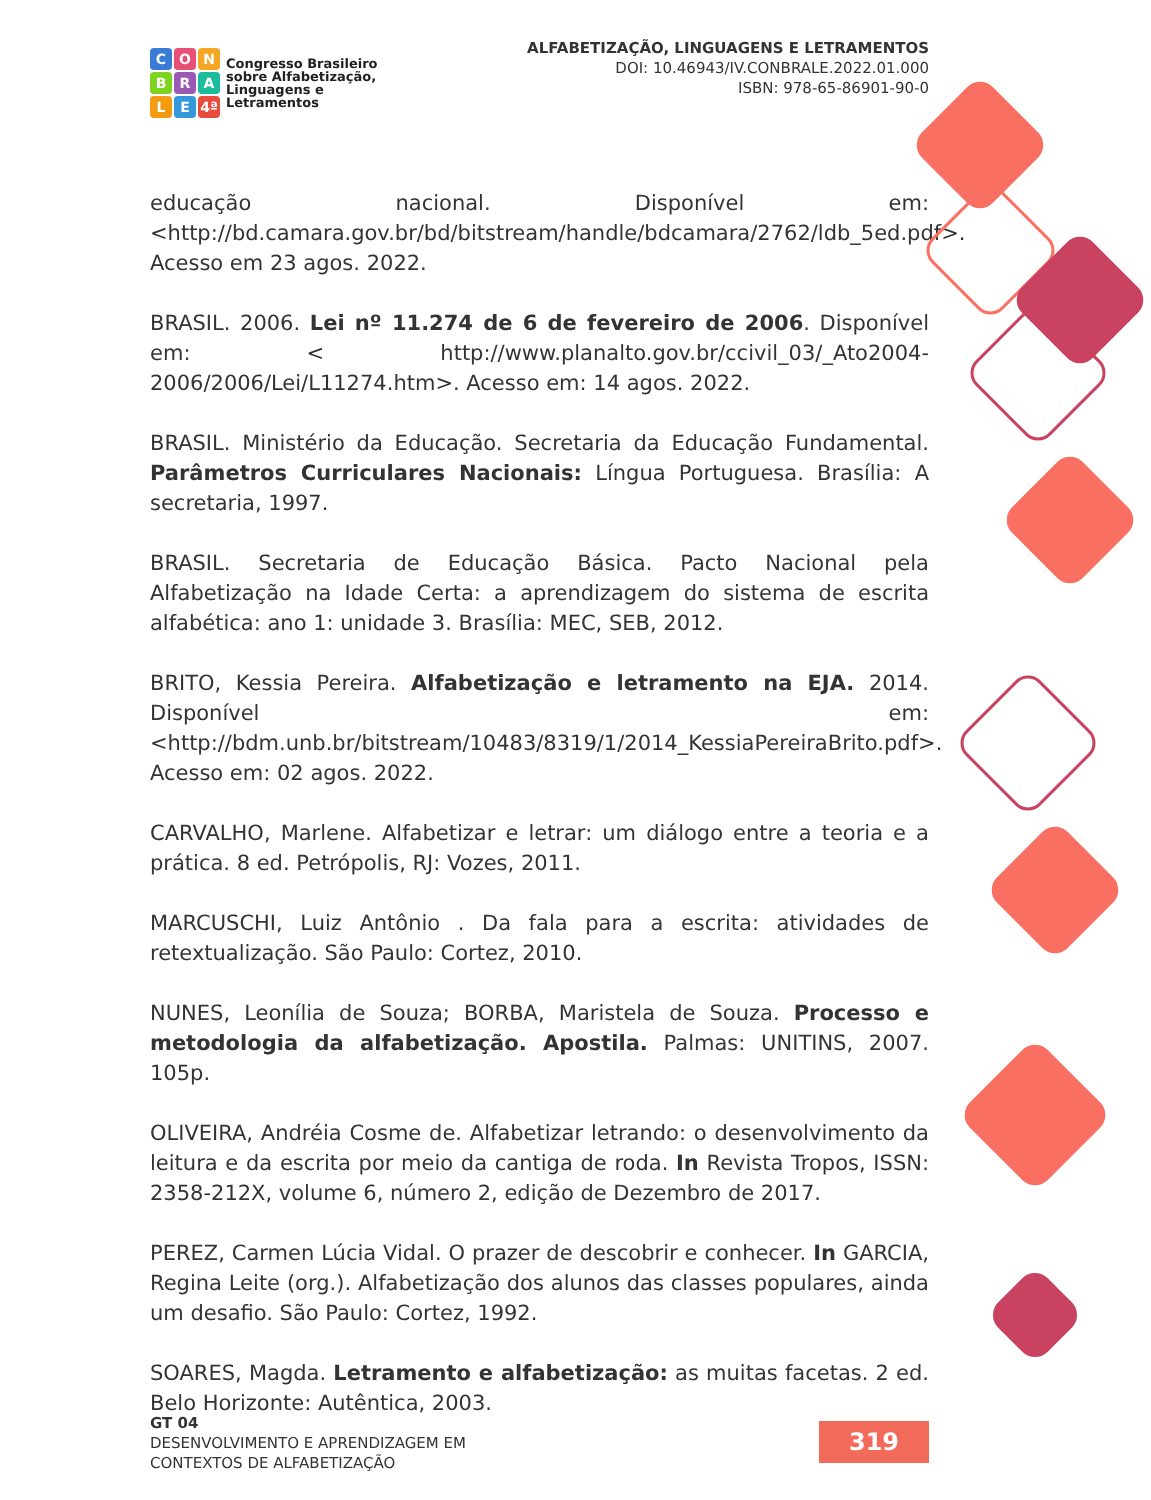CONBRALE 4ª
Congresso Brasileiro
sobre Alfabetização,
Linguagens e
Letramentos
ALFABETIZAÇÃO, LINGUAGENS E LETRAMENTOS
DOI: 10.46943/IV.CONBRALE.2022.01.000
ISBN: 978-65-86901-90-0
educação nacional. Disponível em: <http://bd.camara.gov.br/bd/bitstream/handle/bdcamara/2762/ldb_5ed.pdf>. Acesso em 23 agos. 2022.
BRASIL. 2006. Lei nº 11.274 de 6 de fevereiro de 2006. Disponível em: < http://www.planalto.gov.br/ccivil_03/_Ato2004-2006/2006/Lei/L11274.htm>. Acesso em: 14 agos. 2022.
BRASIL. Ministério da Educação. Secretaria da Educação Fundamental. Parâmetros Curriculares Nacionais: Língua Portuguesa. Brasília: A secretaria, 1997.
BRASIL. Secretaria de Educação Básica. Pacto Nacional pela Alfabetização na Idade Certa: a aprendizagem do sistema de escrita alfabética: ano 1: unidade 3. Brasília: MEC, SEB, 2012.
BRITO, Kessia Pereira. Alfabetização e letramento na EJA. 2014. Disponível em: <http://bdm.unb.br/bitstream/10483/8319/1/2014_KessiaPereiraBrito.pdf>. Acesso em: 02 agos. 2022.
CARVALHO, Marlene. Alfabetizar e letrar: um diálogo entre a teoria e a prática. 8 ed. Petrópolis, RJ: Vozes, 2011.
MARCUSCHI, Luiz Antônio . Da fala para a escrita: atividades de retextualização. São Paulo: Cortez, 2010.
NUNES, Leonília de Souza; BORBA, Maristela de Souza. Processo e metodologia da alfabetização. Apostila. Palmas: UNITINS, 2007. 105p.
OLIVEIRA, Andréia Cosme de. Alfabetizar letrando: o desenvolvimento da leitura e da escrita por meio da cantiga de roda. In Revista Tropos, ISSN: 2358-212X, volume 6, número 2, edição de Dezembro de 2017.
PEREZ, Carmen Lúcia Vidal. O prazer de descobrir e conhecer. In GARCIA, Regina Leite (org.). Alfabetização dos alunos das classes populares, ainda um desafio. São Paulo: Cortez, 1992.
SOARES, Magda. Letramento e alfabetização: as muitas facetas. 2 ed. Belo Horizonte: Autêntica, 2003.
GT 04
DESENVOLVIMENTO E APRENDIZAGEM EM
CONTEXTOS DE ALFABETIZAÇÃO
319